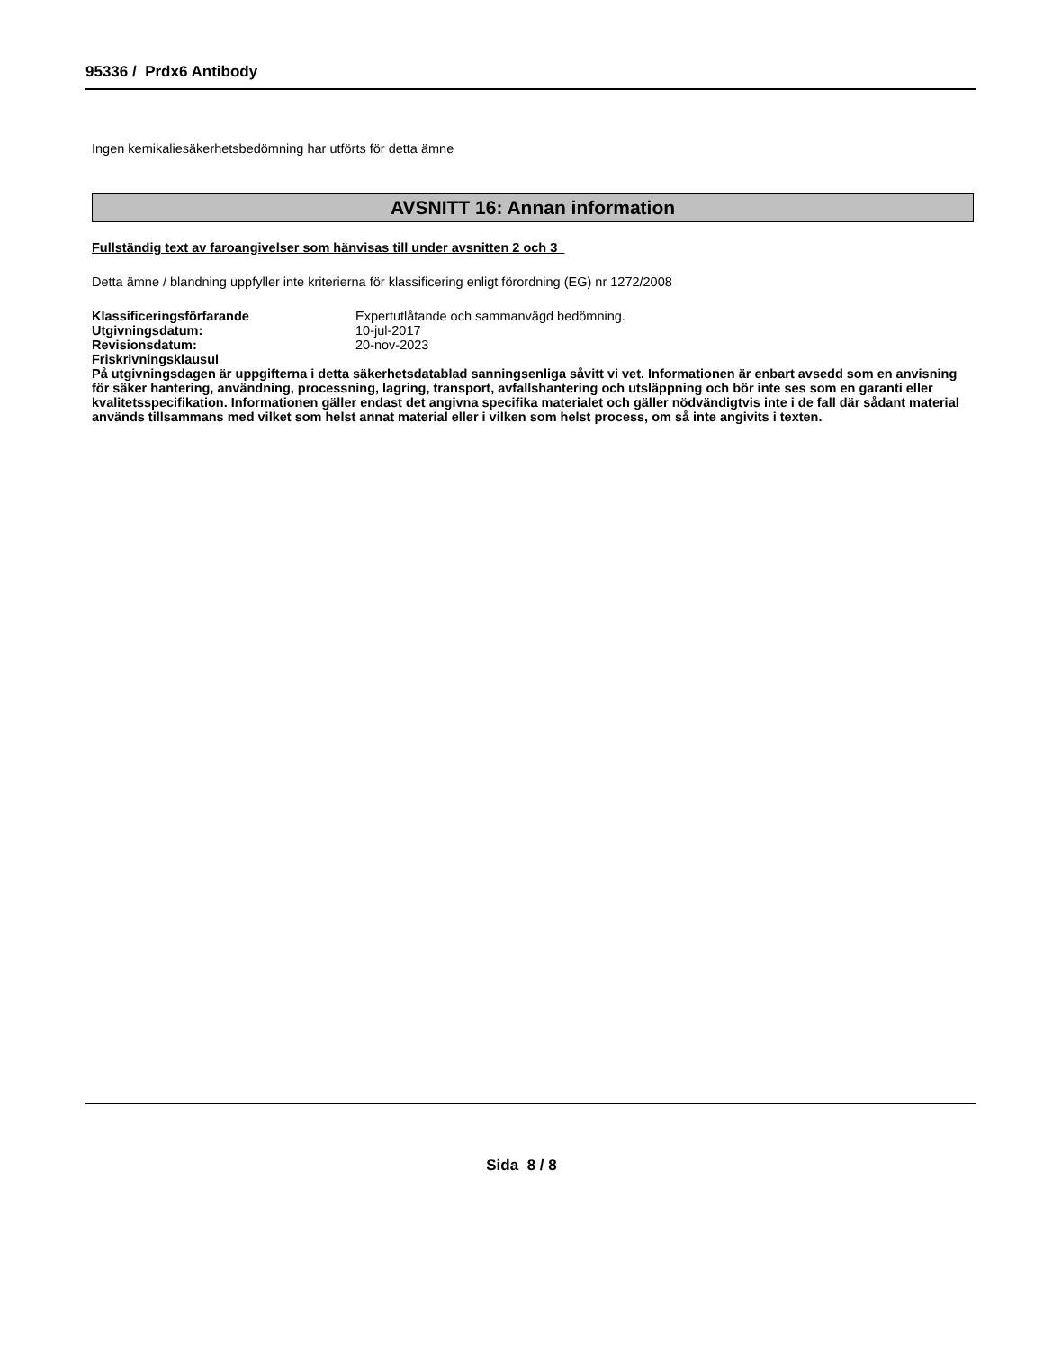95336 / Prdx6 Antibody
Ingen kemikaliesäkerhetsbedömning har utförts för detta ämne
AVSNITT 16: Annan information
Fullständig text av faroangivelser som hänvisas till under avsnitten 2 och 3
Detta ämne / blandning uppfyller inte kriterierna för klassificering enligt förordning (EG) nr 1272/2008
| Klassificeringsförfarande | Expertutlåtande och sammanvägd bedömning. |
| Utgivningsdatum: | 10-jul-2017 |
| Revisionsdatum: | 20-nov-2023 |
Friskrivningsklausul
På utgivningsdagen är uppgifterna i detta säkerhetsdatablad sanningsenliga såvitt vi vet. Informationen är enbart avsedd som en anvisning för säker hantering, användning, processning, lagring, transport, avfallshantering och utsläppning och bör inte ses som en garanti eller kvalitetsspecifikation. Informationen gäller endast det angivna specifika materialet och gäller nödvändigtvis inte i de fall där sådant material används tillsammans med vilket som helst annat material eller i vilken som helst process, om så inte angivits i texten.
Sida 8 / 8